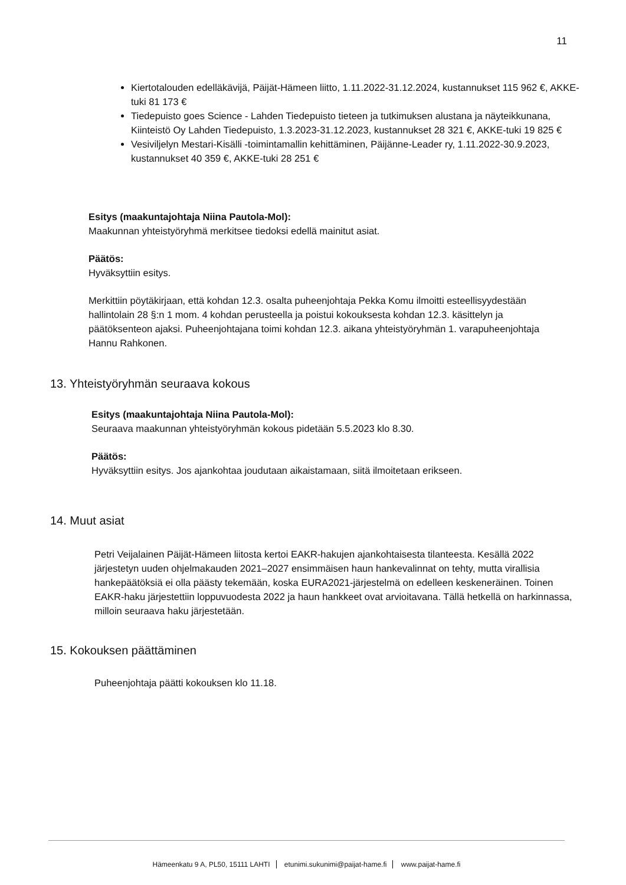11
Kiertotalouden edelläkävijä, Päijät-Hämeen liitto, 1.11.2022-31.12.2024, kustannukset 115 962 €, AKKE-tuki 81 173 €
Tiedepuisto goes Science - Lahden Tiedepuisto tieteen ja tutkimuksen alustana ja näyteikkunana, Kiinteistö Oy Lahden Tiedepuisto, 1.3.2023-31.12.2023, kustannukset 28 321 €, AKKE-tuki 19 825 €
Vesiviljelyn Mestari-Kisälli -toimintamallin kehittäminen, Päijänne-Leader ry, 1.11.2022-30.9.2023, kustannukset 40 359 €, AKKE-tuki 28 251 €
Esitys (maakuntajohtaja Niina Pautola-Mol):
Maakunnan yhteistyöryhmä merkitsee tiedoksi edellä mainitut asiat.
Päätös:
Hyväksyttiin esitys.
Merkittiin pöytäkirjaan, että kohdan 12.3. osalta puheenjohtaja Pekka Komu ilmoitti esteellisyydestään hallintolain 28 §:n 1 mom. 4 kohdan perusteella ja poistui kokouksesta kohdan 12.3. käsittelyn ja päätöksenteon ajaksi. Puheenjohtajana toimi kohdan 12.3. aikana yhteistyöryhmän 1. varapuheenjohtaja Hannu Rahkonen.
13. Yhteistyöryhmän seuraava kokous
Esitys (maakuntajohtaja Niina Pautola-Mol):
Seuraava maakunnan yhteistyöryhmän kokous pidetään 5.5.2023 klo 8.30.
Päätös:
Hyväksyttiin esitys. Jos ajankohtaa joudutaan aikaistamaan, siitä ilmoitetaan erikseen.
14. Muut asiat
Petri Veijalainen Päijät-Hämeen liitosta kertoi EAKR-hakujen ajankohtaisesta tilanteesta. Kesällä 2022 järjestetyn uuden ohjelmakauden 2021–2027 ensimmäisen haun hankevalinnat on tehty, mutta virallisia hankepäätöksiä ei olla päästy tekemään, koska EURA2021-järjestelmä on edelleen keskeneräinen. Toinen EAKR-haku järjestettiin loppuvuodesta 2022 ja haun hankkeet ovat arvioitavana. Tällä hetkellä on harkinnassa, milloin seuraava haku järjestetään.
15. Kokouksen päättäminen
Puheenjohtaja päätti kokouksen klo 11.18.
Hämeenkatu 9 A, PL50, 15111 LAHTI etunimi.sukunimi@paijat-hame.fi www.paijat-hame.fi